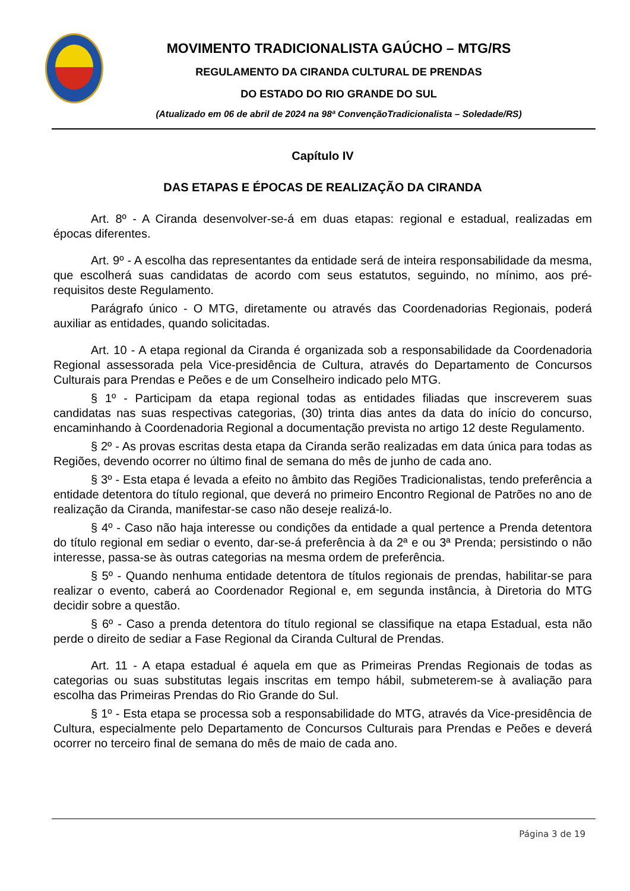MOVIMENTO TRADICIONALISTA GAÚCHO – MTG/RS
REGULAMENTO DA CIRANDA CULTURAL DE PRENDAS
DO ESTADO DO RIO GRANDE DO SUL
(Atualizado em 06 de abril de 2024 na 98ª ConvençãoTradicionalista – Soledade/RS)
Capítulo IV
DAS ETAPAS E ÉPOCAS DE REALIZAÇÃO DA CIRANDA
Art. 8º - A Ciranda desenvolver-se-á em duas etapas: regional e estadual, realizadas em épocas diferentes.
Art. 9º - A escolha das representantes da entidade será de inteira responsabilidade da mesma, que escolherá suas candidatas de acordo com seus estatutos, seguindo, no mínimo, aos pré- requisitos deste Regulamento.
Parágrafo único - O MTG, diretamente ou através das Coordenadorias Regionais, poderá auxiliar as entidades, quando solicitadas.
Art. 10 - A etapa regional da Ciranda é organizada sob a responsabilidade da Coordenadoria Regional assessorada pela Vice-presidência de Cultura, através do Departamento de Concursos Culturais para Prendas e Peões e de um Conselheiro indicado pelo MTG.
§ 1º - Participam da etapa regional todas as entidades filiadas que inscreverem suas candidatas nas suas respectivas categorias, (30) trinta dias antes da data do início do concurso, encaminhando à Coordenadoria Regional a documentação prevista no artigo 12 deste Regulamento.
§ 2º - As provas escritas desta etapa da Ciranda serão realizadas em data única para todas as Regiões, devendo ocorrer no último final de semana do mês de junho de cada ano.
§ 3º - Esta etapa é levada a efeito no âmbito das Regiões Tradicionalistas, tendo preferência a entidade detentora do título regional, que deverá no primeiro Encontro Regional de Patrões no ano de realização da Ciranda, manifestar-se caso não deseje realizá-lo.
§ 4º - Caso não haja interesse ou condições da entidade a qual pertence a Prenda detentora do título regional em sediar o evento, dar-se-á preferência à da 2ª e ou 3ª Prenda; persistindo o não interesse, passa-se às outras categorias na mesma ordem de preferência.
§ 5º - Quando nenhuma entidade detentora de títulos regionais de prendas, habilitar-se para realizar o evento, caberá ao Coordenador Regional e, em segunda instância, à Diretoria do MTG decidir sobre a questão.
§ 6º - Caso a prenda detentora do título regional se classifique na etapa Estadual, esta não perde o direito de sediar a Fase Regional da Ciranda Cultural de Prendas.
Art. 11 - A etapa estadual é aquela em que as Primeiras Prendas Regionais de todas as categorias ou suas substitutas legais inscritas em tempo hábil, submeterem-se à avaliação para escolha das Primeiras Prendas do Rio Grande do Sul.
§ 1º - Esta etapa se processa sob a responsabilidade do MTG, através da Vice-presidência de Cultura, especialmente pelo Departamento de Concursos Culturais para Prendas e Peões e deverá ocorrer no terceiro final de semana do mês de maio de cada ano.
Página 3 de 19